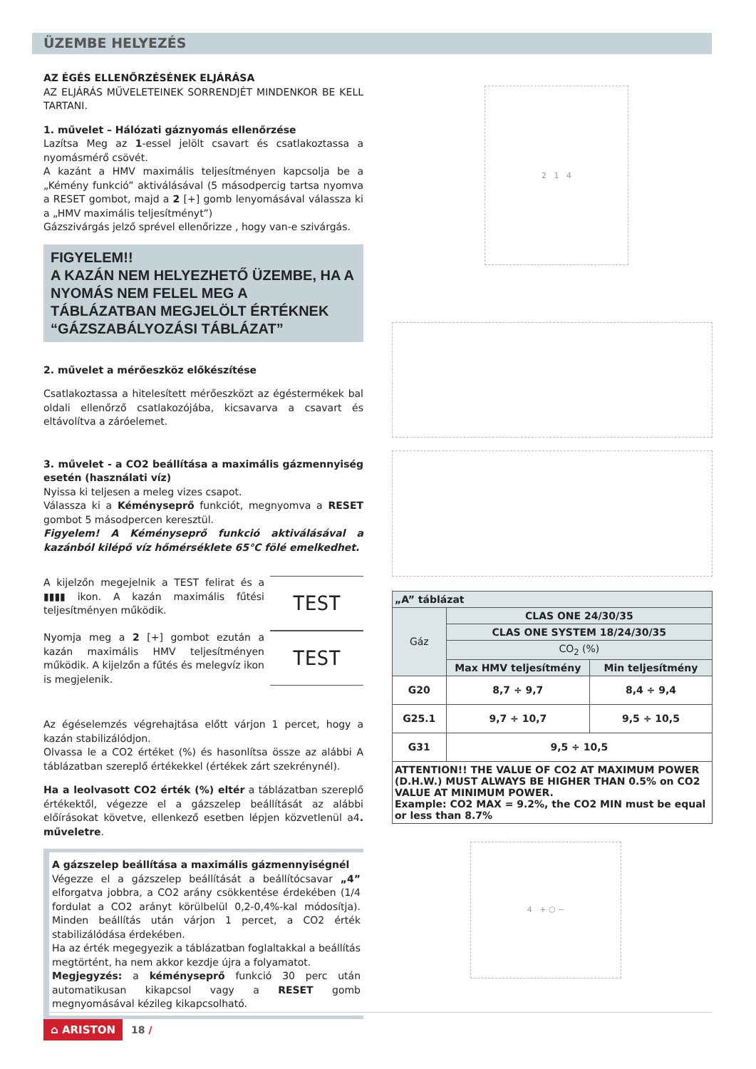ÜZEMBE HELYEZÉS
AZ ÉGÉS ELLENŐRZÉSÉNEK ELJÁRÁSA
AZ ELJÁRÁS MŰVELETEINEK SORRENDJÉT MINDENKOR BE KELL TARTANI.
1. művelet – Hálózati gáznyomás ellenőrzése
Lazítsa Meg az 1-essel jelölt csavart és csatlakoztassa a nyomásmérő csövét.
A kazánt a HMV maximális teljesítményen kapcsolja be a „Kémény funkció” aktiválásával (5 másodpercig tartsa nyomva a RESET gombot, majd a 2 [+] gomb lenyomásával válassza ki a „HMV maximális teljesítményt”)
Gázszivárgás jelző sprével ellenőrizze , hogy van-e szivárgás.
FIGYELEM!!
A KAZÁN NEM HELYEZHETŐ ÜZEMBE, HA A NYOMÁS NEM FELEL MEG A TÁBLÁZATBAN MEGJELÖLT ÉRTÉKNEK “GÁZSZABÁLYOZÁSI TÁBLÁZAT”
2. művelet a mérőeszköz előkészítése
Csatlakoztassa a hitelesített mérőeszközt az égéstermékek bal oldali ellenőrző csatlakozójába, kicsavarva a csavart és eltávolítva a záróelemet.
3. művelet - a CO2 beállítása a maximális gázmennyiség esetén (használati víz)
Nyissa ki teljesen a meleg vizes csapot.
Válassza ki a Kéményseprő funkciót, megnyomva a RESET gombot 5 másodpercen keresztül.
Figyelem! A Kéményseprő funkció aktiválásával a kazánból kilépő víz hőmérséklete 65°C fölé emelkedhet.
A kijelzőn megejelnik a TEST felirat és a ▮▮▮▮ ikon. A kazán maximális fűtési teljesítményen működik.
TEST
Nyomja meg a 2 [+] gombot ezután a kazán maximális HMV teljesítményen működik. A kijelzőn a fűtés és melegvíz ikon is megjelenik.
TEST
Az égéselemzés végrehajtása előtt várjon 1 percet, hogy a kazán stabilizálódjon.
Olvassa le a CO2 értéket (%) és hasonlítsa össze az alábbi A táblázatban szereplő értékekkel (értékek zárt szekrénynél).
Ha a leolvasott CO2 érték (%) eltér a táblázatban szereplő értékektől, végezze el a gázszelep beállítását az alábbi előírásokat követve, ellenkező esetben lépjen közvetlenül a4. műveletre.
A gázszelep beállítása a maximális gázmennyiségnél
Végezze el a gázszelep beállítását a beállítócsavar „4” elforgatva jobbra, a CO2 arány csökkentése érdekében (1/4 fordulat a CO2 arányt körülbelül 0,2-0,4%-kal módosítja). Minden beállítás után várjon 1 percet, a CO2 érték stabilizálódása érdekében.
Ha az érték megegyezik a táblázatban foglaltakkal a beállítás megtörtént, ha nem akkor kezdje újra a folyamatot.
Megjegyzés: a kéményseprő funkció 30 perc után automatikusan kikapcsol vagy a RESET gomb megnyomásával kézileg kikapcsolható.
2 1 4
| „A” táblázat | | |
| --- | --- | --- |
| Gáz | CLAS ONE 24/30/35 | |
| | CLAS ONE SYSTEM 18/24/30/35 | |
| | CO<sub>2</sub> (%) | |
| | Max HMV teljesítmény | Min teljesítmény |
| G20 | 8,7 ÷ 9,7 | 8,4 ÷ 9,4 |
| G25.1 | 9,7 ÷ 10,7 | 9,5 ÷ 10,5 |
| G31 | 9,5 ÷ 10,5 | |
| ATTENTION!! THE VALUE OF CO2 AT MAXIMUM POWER (D.H.W.) MUST ALWAYS BE HIGHER THAN 0.5% on CO2 VALUE AT MINIMUM POWER. Example: CO2 MAX = 9.2%, the CO2 MIN must be equal or less than 8.7% | | |
4 + ⬡ −
⌂ ARISTON 18 /